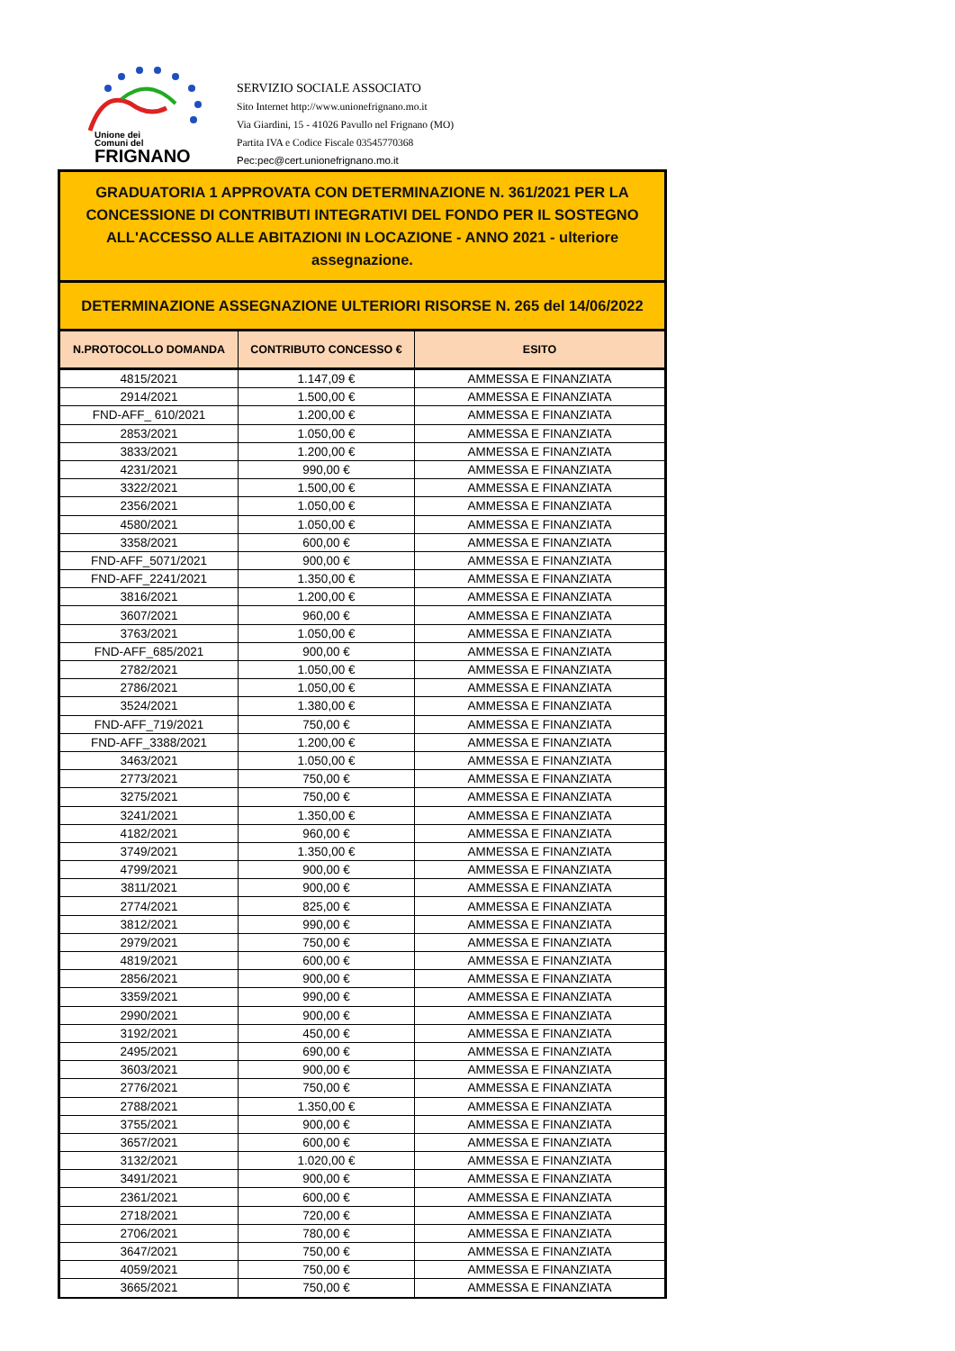Unione dei
Comuni del
FRIGNANO
SERVIZIO SOCIALE ASSOCIATO
Sito Internet http://www.unionefrignano.mo.it
Via Giardini, 15 - 41026 Pavullo nel Frignano (MO)
Partita IVA e Codice Fiscale 03545770368
Pec:pec@cert.unionefrignano.mo.it
GRADUATORIA 1 APPROVATA CON DETERMINAZIONE N. 361/2021 PER LA CONCESSIONE DI CONTRIBUTI INTEGRATIVI DEL FONDO PER IL SOSTEGNO ALL'ACCESSO ALLE ABITAZIONI IN LOCAZIONE - ANNO 2021 - ulteriore assegnazione.
DETERMINAZIONE ASSEGNAZIONE ULTERIORI RISORSE N. 265 del 14/06/2022
| N.PROTOCOLLO DOMANDA | CONTRIBUTO CONCESSO € | ESITO |
| --- | --- | --- |
| 4815/2021 | 1.147,09 € | AMMESSA E FINANZIATA |
| 2914/2021 | 1.500,00 € | AMMESSA E FINANZIATA |
| FND-AFF_ 610/2021 | 1.200,00 € | AMMESSA E FINANZIATA |
| 2853/2021 | 1.050,00 € | AMMESSA E FINANZIATA |
| 3833/2021 | 1.200,00 € | AMMESSA E FINANZIATA |
| 4231/2021 | 990,00 € | AMMESSA E FINANZIATA |
| 3322/2021 | 1.500,00 € | AMMESSA E FINANZIATA |
| 2356/2021 | 1.050,00 € | AMMESSA E FINANZIATA |
| 4580/2021 | 1.050,00 € | AMMESSA E FINANZIATA |
| 3358/2021 | 600,00 € | AMMESSA E FINANZIATA |
| FND-AFF_5071/2021 | 900,00 € | AMMESSA E FINANZIATA |
| FND-AFF_2241/2021 | 1.350,00 € | AMMESSA E FINANZIATA |
| 3816/2021 | 1.200,00 € | AMMESSA E FINANZIATA |
| 3607/2021 | 960,00 € | AMMESSA E FINANZIATA |
| 3763/2021 | 1.050,00 € | AMMESSA E FINANZIATA |
| FND-AFF_685/2021 | 900,00 € | AMMESSA E FINANZIATA |
| 2782/2021 | 1.050,00 € | AMMESSA E FINANZIATA |
| 2786/2021 | 1.050,00 € | AMMESSA E FINANZIATA |
| 3524/2021 | 1.380,00 € | AMMESSA E FINANZIATA |
| FND-AFF_719/2021 | 750,00 € | AMMESSA E FINANZIATA |
| FND-AFF_3388/2021 | 1.200,00 € | AMMESSA E FINANZIATA |
| 3463/2021 | 1.050,00 € | AMMESSA E FINANZIATA |
| 2773/2021 | 750,00 € | AMMESSA E FINANZIATA |
| 3275/2021 | 750,00 € | AMMESSA E FINANZIATA |
| 3241/2021 | 1.350,00 € | AMMESSA E FINANZIATA |
| 4182/2021 | 960,00 € | AMMESSA E FINANZIATA |
| 3749/2021 | 1.350,00 € | AMMESSA E FINANZIATA |
| 4799/2021 | 900,00 € | AMMESSA E FINANZIATA |
| 3811/2021 | 900,00 € | AMMESSA E FINANZIATA |
| 2774/2021 | 825,00 € | AMMESSA E FINANZIATA |
| 3812/2021 | 990,00 € | AMMESSA E FINANZIATA |
| 2979/2021 | 750,00 € | AMMESSA E FINANZIATA |
| 4819/2021 | 600,00 € | AMMESSA E FINANZIATA |
| 2856/2021 | 900,00 € | AMMESSA E FINANZIATA |
| 3359/2021 | 990,00 € | AMMESSA E FINANZIATA |
| 2990/2021 | 900,00 € | AMMESSA E FINANZIATA |
| 3192/2021 | 450,00 € | AMMESSA E FINANZIATA |
| 2495/2021 | 690,00 € | AMMESSA E FINANZIATA |
| 3603/2021 | 900,00 € | AMMESSA E FINANZIATA |
| 2776/2021 | 750,00 € | AMMESSA E FINANZIATA |
| 2788/2021 | 1.350,00 € | AMMESSA E FINANZIATA |
| 3755/2021 | 900,00 € | AMMESSA E FINANZIATA |
| 3657/2021 | 600,00 € | AMMESSA E FINANZIATA |
| 3132/2021 | 1.020,00 € | AMMESSA E FINANZIATA |
| 3491/2021 | 900,00 € | AMMESSA E FINANZIATA |
| 2361/2021 | 600,00 € | AMMESSA E FINANZIATA |
| 2718/2021 | 720,00 € | AMMESSA E FINANZIATA |
| 2706/2021 | 780,00 € | AMMESSA E FINANZIATA |
| 3647/2021 | 750,00 € | AMMESSA E FINANZIATA |
| 4059/2021 | 750,00 € | AMMESSA E FINANZIATA |
| 3665/2021 | 750,00 € | AMMESSA E FINANZIATA |